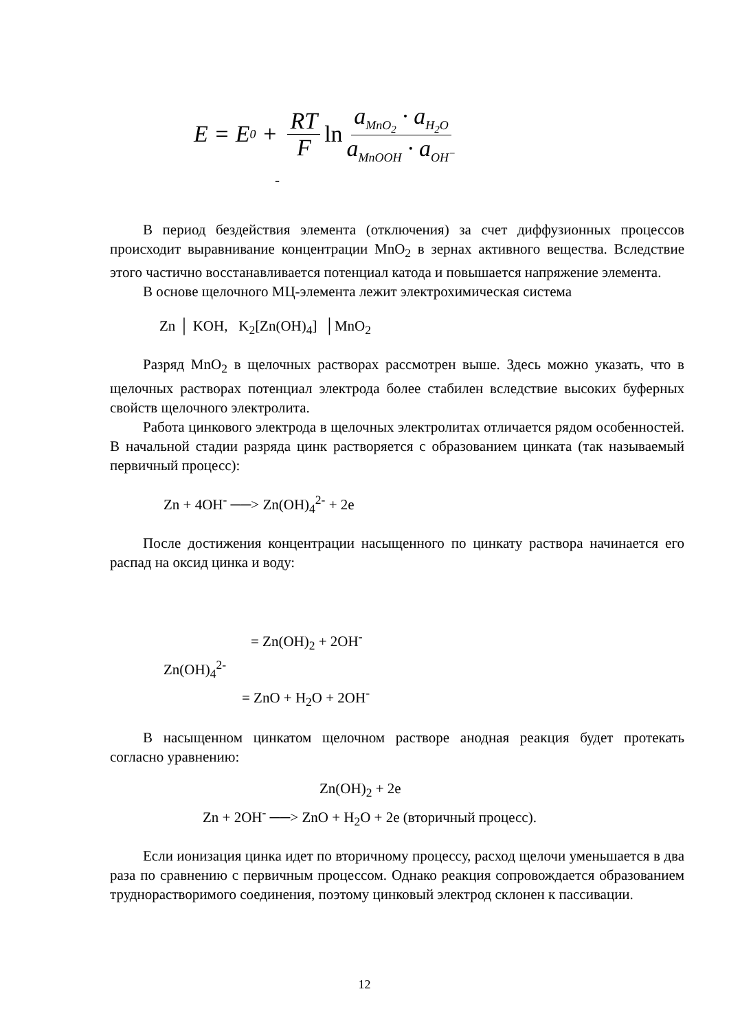E = E<sub>0</sub> + RT F ln a<sub>MnO<sub>2</sub></sub> · a<sub>H<sub>2</sub>O</sub> a<sub>MnOOH</sub> · a<sub>OH<sup>−</sup></sub>
-
В период бездействия элемента (отключения) за счет диффузионных процессов происходит выравнивание концентрации MnO<sub>2</sub> в зернах активного вещества. Вследствие этого частично восстанавливается потенциал катода и повышается напряжение элемента.
В основе щелочного МЦ-элемента лежит электрохимическая система
Zn │ KOH, K<sub>2</sub>[Zn(OH)<sub>4</sub>] │MnO<sub>2</sub>
Разряд MnO<sub>2</sub> в щелочных растворах рассмотрен выше. Здесь можно указать, что в щелочных растворах потенциал электрода более стабилен вследствие высоких буферных свойств щелочного электролита.
Работа цинкового электрода в щелочных электролитах отличается рядом особенностей. В начальной стадии разряда цинк растворяется с образованием цинката (так называемый первичный процесс):
Zn + 4OH<sup>-</sup> ──> Zn(OH)<sub>4</sub><sup>2-</sup> + 2e
После достижения концентрации насыщенного по цинкату раствора начинается его распад на оксид цинка и воду:
= Zn(OH)<sub>2</sub> + 2OH<sup>-</sup>
Zn(OH)<sub>4</sub><sup>2-</sup>
= ZnO + H<sub>2</sub>O + 2OH<sup>-</sup>
В насыщенном цинкатом щелочном растворе анодная реакция будет протекать согласно уравнению:
Zn(OH)<sub>2</sub> + 2e
Zn + 2OH<sup>-</sup> ──> ZnO + H<sub>2</sub>O + 2e (вторичный процесс).
Если ионизация цинка идет по вторичному процессу, расход щелочи уменьшается в два раза по сравнению с первичным процессом. Однако реакция сопровождается образованием труднорастворимого соединения, поэтому цинковый электрод склонен к пассивации.
12